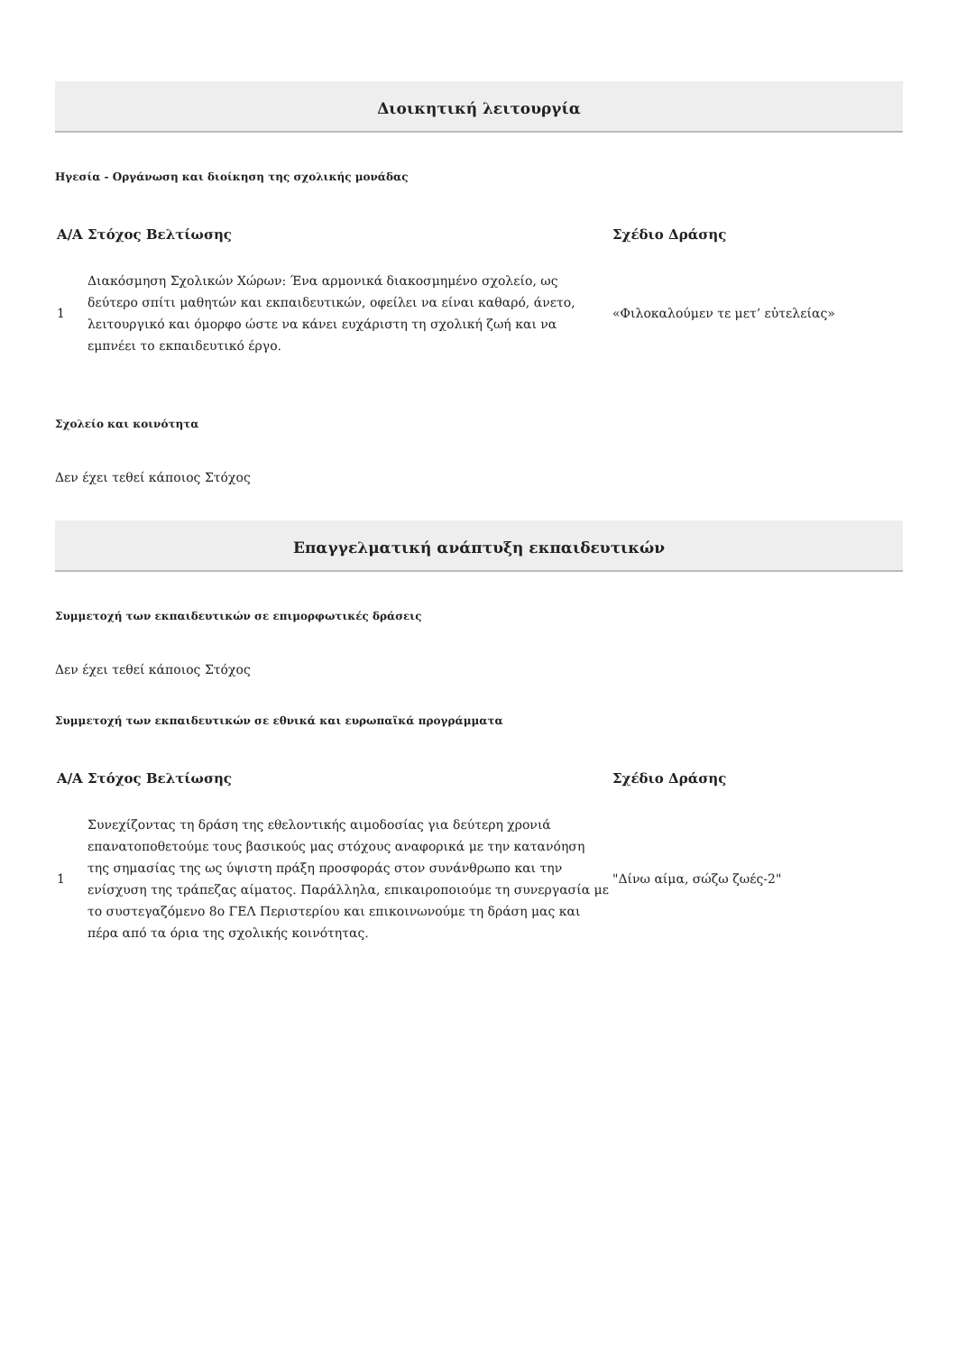Διοικητική λειτουργία
Ηγεσία - Οργάνωση και διοίκηση της σχολικής μονάδας
| Α/Α | Στόχος Βελτίωσης | Σχέδιο Δράσης |
| --- | --- | --- |
| 1 | Διακόσμηση Σχολικών Χώρων: Ένα αρμονικά διακοσμημένο σχολείο, ως δεύτερο σπίτι μαθητών και εκπαιδευτικών, οφείλει να είναι καθαρό, άνετο, λειτουργικό και όμορφο ώστε να κάνει ευχάριστη τη σχολική ζωή και να εμπνέει το εκπαιδευτικό έργο. | «Φιλοκαλούμεν τε μετ’ εὐτελείας» |
Σχολείο και κοινότητα
Δεν έχει τεθεί κάποιος Στόχος
Επαγγελματική ανάπτυξη εκπαιδευτικών
Συμμετοχή των εκπαιδευτικών σε επιμορφωτικές δράσεις
Δεν έχει τεθεί κάποιος Στόχος
Συμμετοχή των εκπαιδευτικών σε εθνικά και ευρωπαϊκά προγράμματα
| Α/Α | Στόχος Βελτίωσης | Σχέδιο Δράσης |
| --- | --- | --- |
| 1 | Συνεχίζοντας τη δράση της εθελοντικής αιμοδοσίας για δεύτερη χρονιά επανατοποθετούμε τους βασικούς μας στόχους αναφορικά με την κατανόηση της σημασίας της ως ύψιστη πράξη προσφοράς στον συνάνθρωπο και την ενίσχυση της τράπεζας αίματος. Παράλληλα, επικαιροποιούμε τη συνεργασία με το συστεγαζόμενο 8ο ΓΕΛ Περιστερίου και επικοινωνούμε τη δράση μας και πέρα από τα όρια της σχολικής κοινότητας. | "Δίνω αίμα, σώζω ζωές-2" |